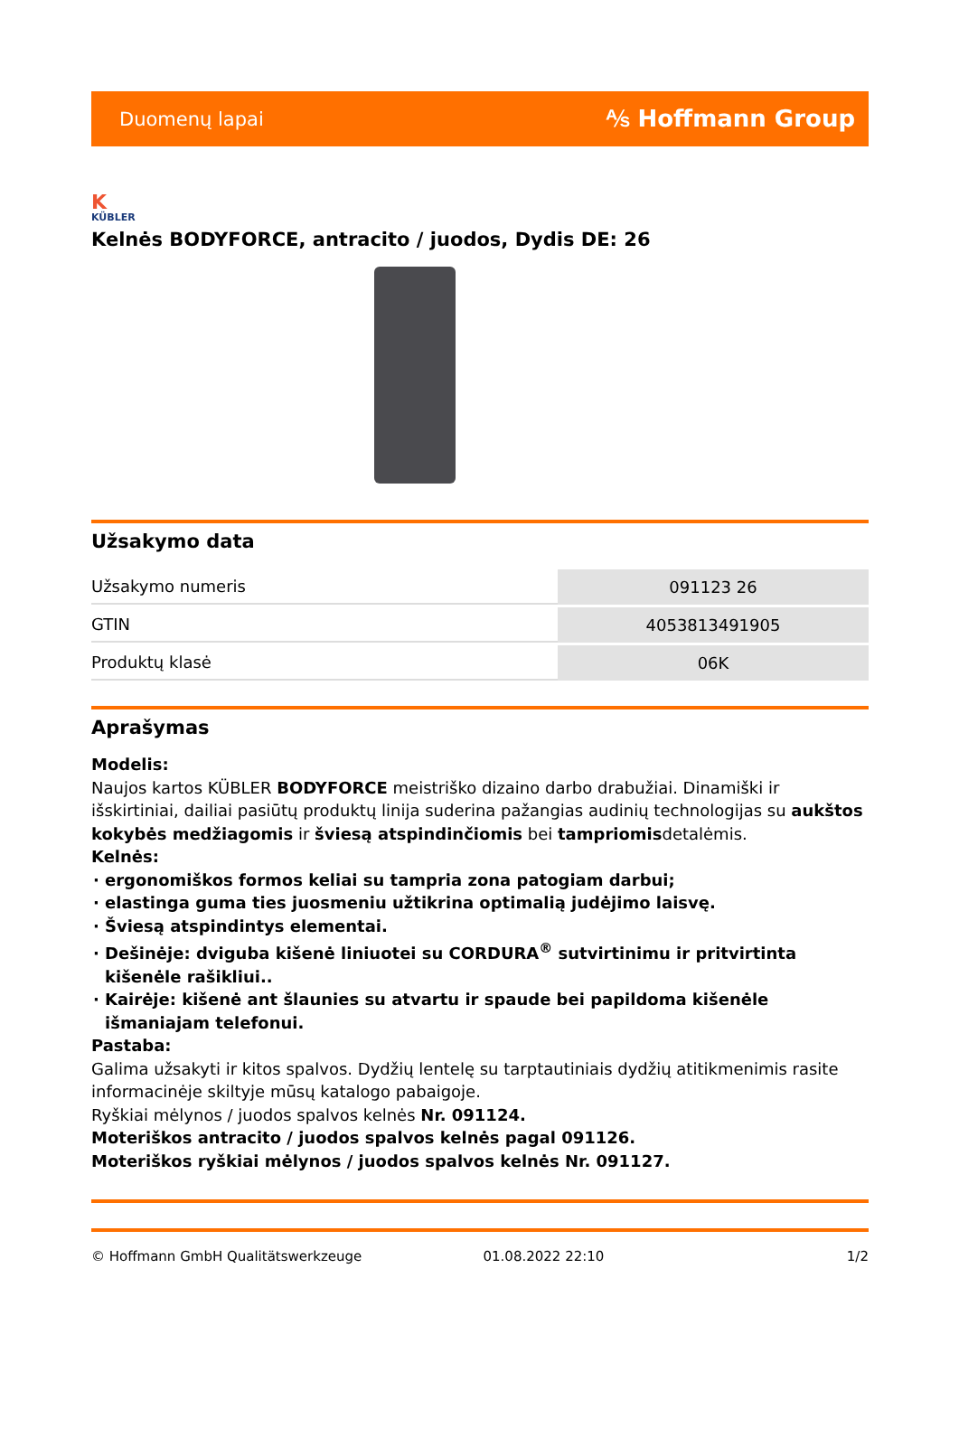Duomenų lapai ⅍ Hoffmann Group
K
KÜBLER
Kelnės BODYFORCE, antracito / juodos, Dydis DE: 26
Užsakymo data
| Užsakymo numeris | 091123 26 |
| GTIN | 4053813491905 |
| Produktų klasė | 06K |
Aprašymas
Modelis:
Naujos kartos KÜBLER BODYFORCE meistriško dizaino darbo drabužiai. Dinamiški ir išskirtiniai, dailiai pasiūtų produktų linija suderina pažangias audinių technologijas su aukštos kokybės medžiagomis ir šviesą atspindinčiomis bei tampriomisdetalėmis.
Kelnės:
ergonomiškos formos keliai su tampria zona patogiam darbui;
elastinga guma ties juosmeniu užtikrina optimalią judėjimo laisvę.
Šviesą atspindintys elementai.
Dešinėje: dviguba kišenė liniuotei su CORDURA<sup>®</sup> sutvirtinimu ir pritvirtinta kišenėle rašikliui..
Kairėje: kišenė ant šlaunies su atvartu ir spaude bei papildoma kišenėle išmaniajam telefonui.
Pastaba:
Galima užsakyti ir kitos spalvos. Dydžių lentelę su tarptautiniais dydžių atitikmenimis rasite informacinėje skiltyje mūsų katalogo pabaigoje.
Ryškiai mėlynos / juodos spalvos kelnės Nr. 091124.
Moteriškos antracito / juodos spalvos kelnės pagal 091126.
Moteriškos ryškiai mėlynos / juodos spalvos kelnės Nr. 091127.
© Hoffmann GmbH Qualitätswerkzeuge 01.08.2022 22:10 1/2